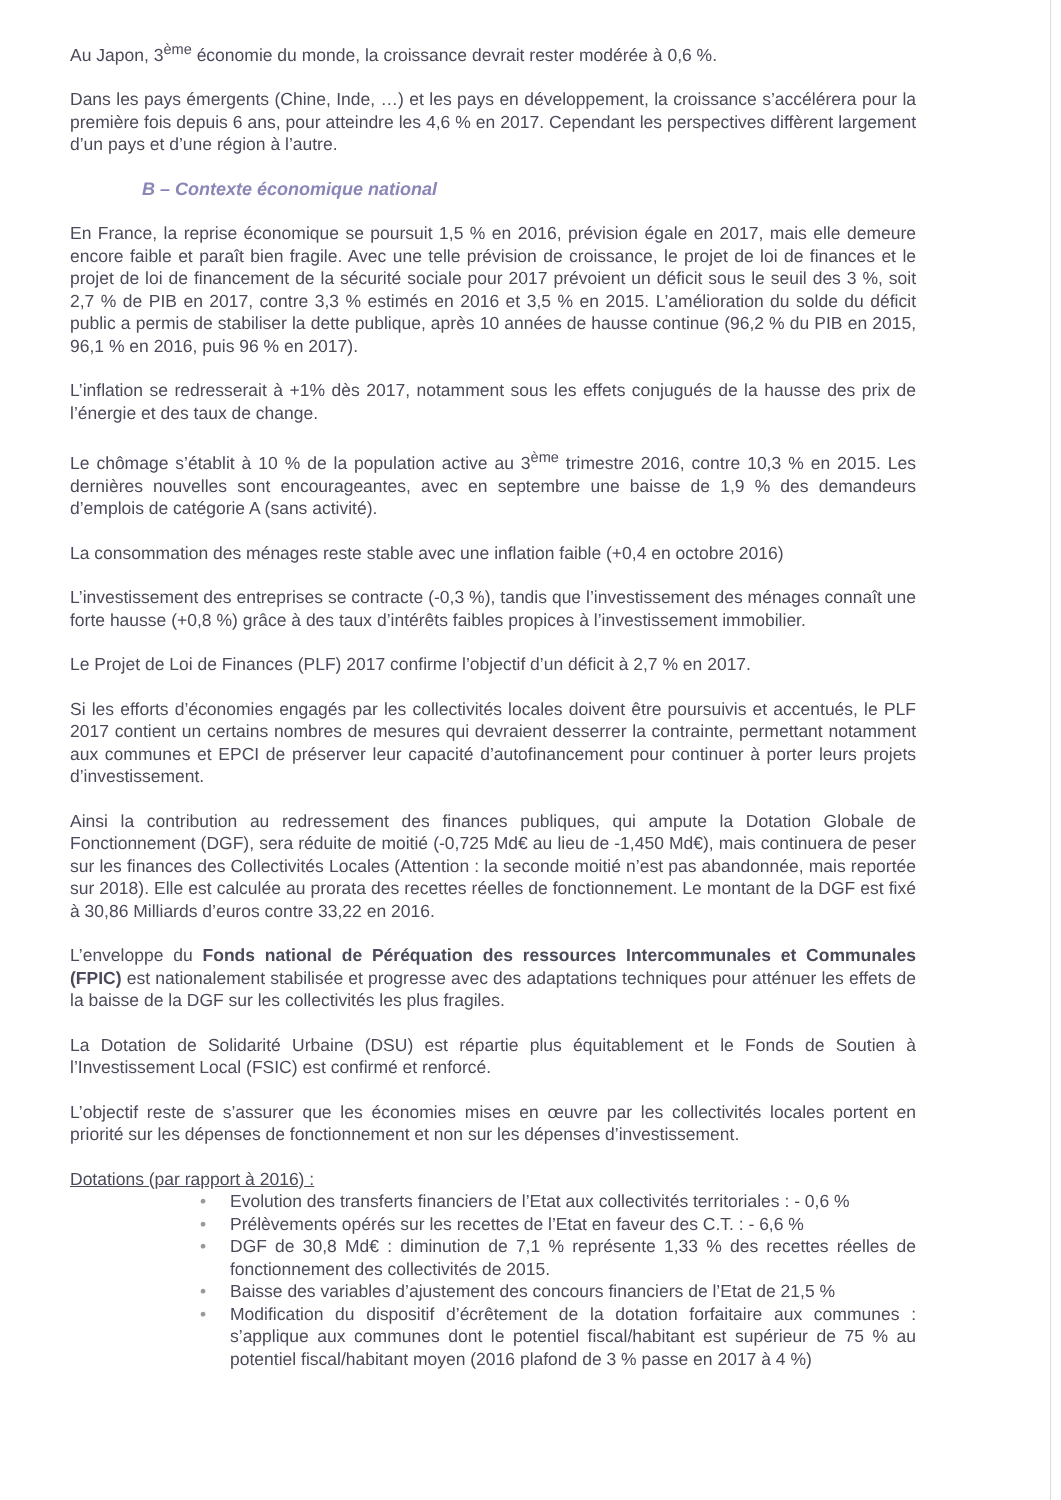Au Japon, 3<sup>ème</sup> économie du monde, la croissance devrait rester modérée à 0,6 %.
Dans les pays émergents (Chine, Inde, …) et les pays en développement, la croissance s’accélérera pour la première fois depuis 6 ans, pour atteindre les 4,6 % en 2017. Cependant les perspectives diffèrent largement d’un pays et d’une région à l’autre.
B – Contexte économique national
En France, la reprise économique se poursuit 1,5 % en 2016, prévision égale en 2017, mais elle demeure encore faible et paraît bien fragile. Avec une telle prévision de croissance, le projet de loi de finances et le projet de loi de financement de la sécurité sociale pour 2017 prévoient un déficit sous le seuil des 3 %, soit 2,7 % de PIB en 2017, contre 3,3 % estimés en 2016 et 3,5 % en 2015. L’amélioration du solde du déficit public a permis de stabiliser la dette publique, après 10 années de hausse continue (96,2 % du PIB en 2015, 96,1 % en 2016, puis 96 % en 2017).
L’inflation se redresserait à +1% dès 2017, notamment sous les effets conjugués de la hausse des prix de l’énergie et des taux de change.
Le chômage s’établit à 10 % de la population active au 3<sup>ème</sup> trimestre 2016, contre 10,3 % en 2015. Les dernières nouvelles sont encourageantes, avec en septembre une baisse de 1,9 % des demandeurs d’emplois de catégorie A (sans activité).
La consommation des ménages reste stable avec une inflation faible (+0,4 en octobre 2016)
L’investissement des entreprises se contracte (-0,3 %), tandis que l’investissement des ménages connaît une forte hausse (+0,8 %) grâce à des taux d’intérêts faibles propices à l’investissement immobilier.
Le Projet de Loi de Finances (PLF) 2017 confirme l’objectif d’un déficit à 2,7 % en 2017.
Si les efforts d’économies engagés par les collectivités locales doivent être poursuivis et accentués, le PLF 2017 contient un certains nombres de mesures qui devraient desserrer la contrainte, permettant notamment aux communes et EPCI de préserver leur capacité d’autofinancement pour continuer à porter leurs projets d’investissement.
Ainsi la contribution au redressement des finances publiques, qui ampute la Dotation Globale de Fonctionnement (DGF), sera réduite de moitié (-0,725 Md€ au lieu de -1,450 Md€), mais continuera de peser sur les finances des Collectivités Locales (Attention : la seconde moitié n’est pas abandonnée, mais reportée sur 2018). Elle est calculée au prorata des recettes réelles de fonctionnement. Le montant de la DGF est fixé à 30,86 Milliards d’euros contre 33,22 en 2016.
L’enveloppe du Fonds national de Péréquation des ressources Intercommunales et Communales (FPIC) est nationalement stabilisée et progresse avec des adaptations techniques pour atténuer les effets de la baisse de la DGF sur les collectivités les plus fragiles.
La Dotation de Solidarité Urbaine (DSU) est répartie plus équitablement et le Fonds de Soutien à l’Investissement Local (FSIC) est confirmé et renforcé.
L’objectif reste de s’assurer que les économies mises en œuvre par les collectivités locales portent en priorité sur les dépenses de fonctionnement et non sur les dépenses d’investissement.
Dotations (par rapport à 2016) :
• Evolution des transferts financiers de l’Etat aux collectivités territoriales : - 0,6 %
• Prélèvements opérés sur les recettes de l’Etat en faveur des C.T. : - 6,6 %
• DGF de 30,8 Md€ : diminution de 7,1 % représente 1,33 % des recettes réelles de fonctionnement des collectivités de 2015.
• Baisse des variables d’ajustement des concours financiers de l’Etat de 21,5 %
• Modification du dispositif d’écrêtement de la dotation forfaitaire aux communes : s’applique aux communes dont le potentiel fiscal/habitant est supérieur de 75 % au potentiel fiscal/habitant moyen (2016 plafond de 3 % passe en 2017 à 4 %)